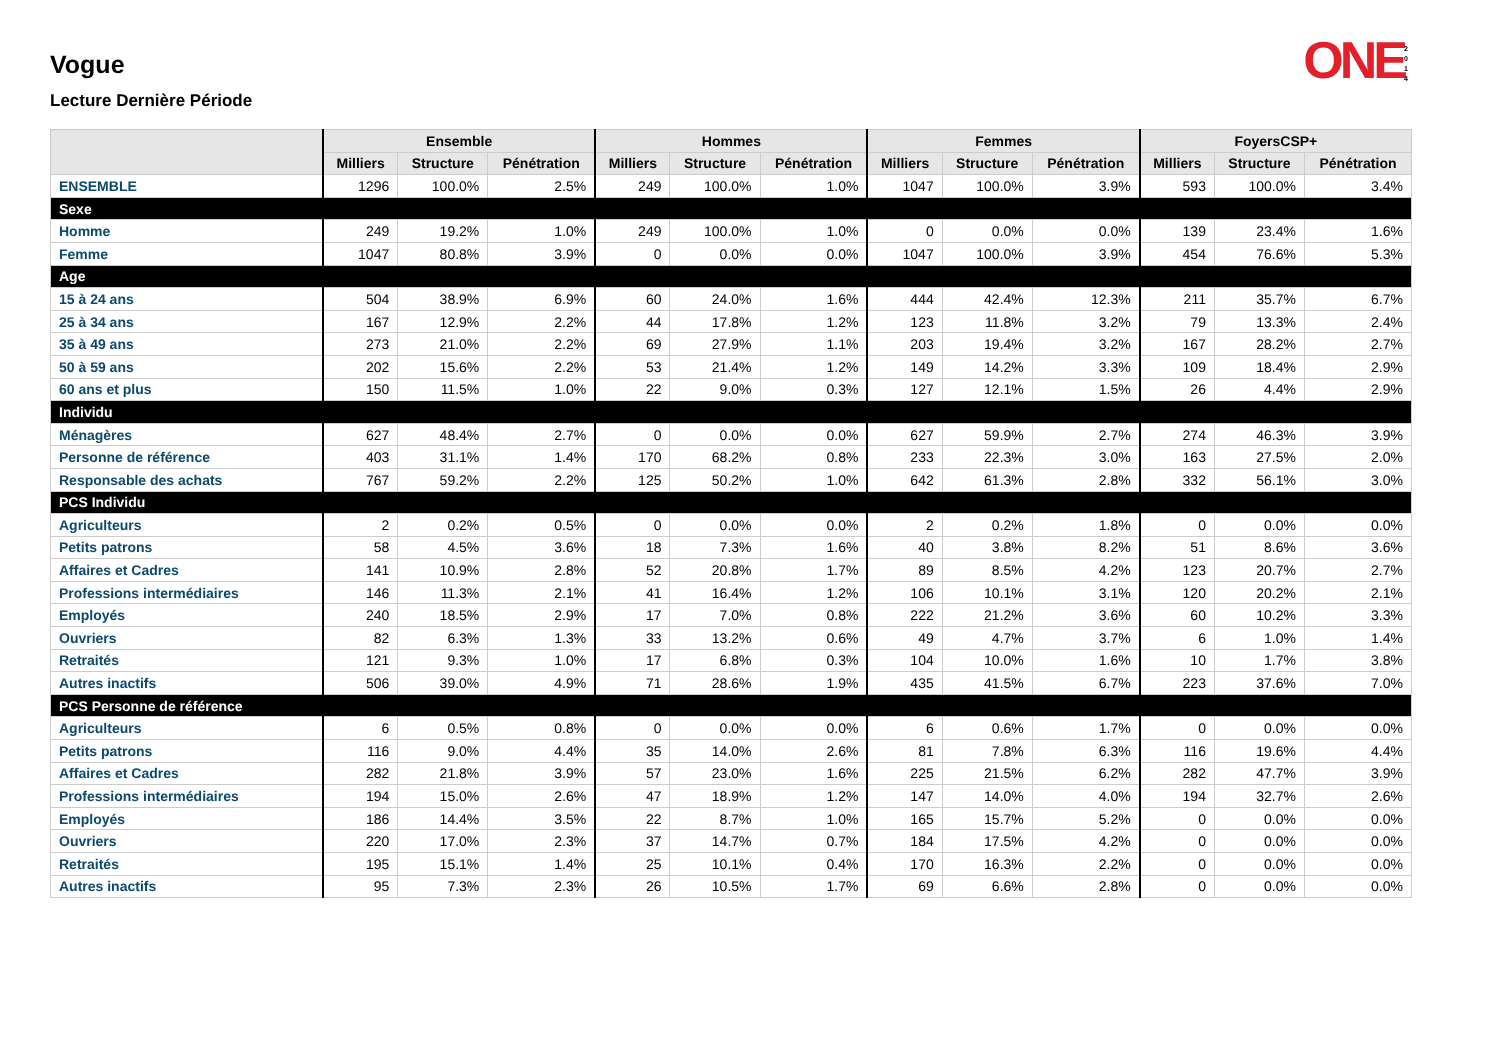ONE 2 0 1 4
Vogue
Lecture Dernière Période
| | Ensemble | | | Hommes | | | Femmes | | | FoyersCSP+ | | |
| --- | --- | --- | --- | --- | --- | --- | --- | --- | --- | --- | --- | --- |
| | Milliers | Structure | Pénétration | Milliers | Structure | Pénétration | Milliers | Structure | Pénétration | Milliers | Structure | Pénétration |
| ENSEMBLE | 1296 | 100.0% | 2.5% | 249 | 100.0% | 1.0% | 1047 | 100.0% | 3.9% | 593 | 100.0% | 3.4% |
| Sexe | | | | | | | | | | | | |
| Homme | 249 | 19.2% | 1.0% | 249 | 100.0% | 1.0% | 0 | 0.0% | 0.0% | 139 | 23.4% | 1.6% |
| Femme | 1047 | 80.8% | 3.9% | 0 | 0.0% | 0.0% | 1047 | 100.0% | 3.9% | 454 | 76.6% | 5.3% |
| Age | | | | | | | | | | | | |
| 15 à 24 ans | 504 | 38.9% | 6.9% | 60 | 24.0% | 1.6% | 444 | 42.4% | 12.3% | 211 | 35.7% | 6.7% |
| 25 à 34 ans | 167 | 12.9% | 2.2% | 44 | 17.8% | 1.2% | 123 | 11.8% | 3.2% | 79 | 13.3% | 2.4% |
| 35 à 49 ans | 273 | 21.0% | 2.2% | 69 | 27.9% | 1.1% | 203 | 19.4% | 3.2% | 167 | 28.2% | 2.7% |
| 50 à 59 ans | 202 | 15.6% | 2.2% | 53 | 21.4% | 1.2% | 149 | 14.2% | 3.3% | 109 | 18.4% | 2.9% |
| 60 ans et plus | 150 | 11.5% | 1.0% | 22 | 9.0% | 0.3% | 127 | 12.1% | 1.5% | 26 | 4.4% | 2.9% |
| Individu | | | | | | | | | | | | |
| Ménagères | 627 | 48.4% | 2.7% | 0 | 0.0% | 0.0% | 627 | 59.9% | 2.7% | 274 | 46.3% | 3.9% |
| Personne de référence | 403 | 31.1% | 1.4% | 170 | 68.2% | 0.8% | 233 | 22.3% | 3.0% | 163 | 27.5% | 2.0% |
| Responsable des achats | 767 | 59.2% | 2.2% | 125 | 50.2% | 1.0% | 642 | 61.3% | 2.8% | 332 | 56.1% | 3.0% |
| PCS Individu | | | | | | | | | | | | |
| Agriculteurs | 2 | 0.2% | 0.5% | 0 | 0.0% | 0.0% | 2 | 0.2% | 1.8% | 0 | 0.0% | 0.0% |
| Petits patrons | 58 | 4.5% | 3.6% | 18 | 7.3% | 1.6% | 40 | 3.8% | 8.2% | 51 | 8.6% | 3.6% |
| Affaires et Cadres | 141 | 10.9% | 2.8% | 52 | 20.8% | 1.7% | 89 | 8.5% | 4.2% | 123 | 20.7% | 2.7% |
| Professions intermédiaires | 146 | 11.3% | 2.1% | 41 | 16.4% | 1.2% | 106 | 10.1% | 3.1% | 120 | 20.2% | 2.1% |
| Employés | 240 | 18.5% | 2.9% | 17 | 7.0% | 0.8% | 222 | 21.2% | 3.6% | 60 | 10.2% | 3.3% |
| Ouvriers | 82 | 6.3% | 1.3% | 33 | 13.2% | 0.6% | 49 | 4.7% | 3.7% | 6 | 1.0% | 1.4% |
| Retraités | 121 | 9.3% | 1.0% | 17 | 6.8% | 0.3% | 104 | 10.0% | 1.6% | 10 | 1.7% | 3.8% |
| Autres inactifs | 506 | 39.0% | 4.9% | 71 | 28.6% | 1.9% | 435 | 41.5% | 6.7% | 223 | 37.6% | 7.0% |
| PCS Personne de référence | | | | | | | | | | | | |
| Agriculteurs | 6 | 0.5% | 0.8% | 0 | 0.0% | 0.0% | 6 | 0.6% | 1.7% | 0 | 0.0% | 0.0% |
| Petits patrons | 116 | 9.0% | 4.4% | 35 | 14.0% | 2.6% | 81 | 7.8% | 6.3% | 116 | 19.6% | 4.4% |
| Affaires et Cadres | 282 | 21.8% | 3.9% | 57 | 23.0% | 1.6% | 225 | 21.5% | 6.2% | 282 | 47.7% | 3.9% |
| Professions intermédiaires | 194 | 15.0% | 2.6% | 47 | 18.9% | 1.2% | 147 | 14.0% | 4.0% | 194 | 32.7% | 2.6% |
| Employés | 186 | 14.4% | 3.5% | 22 | 8.7% | 1.0% | 165 | 15.7% | 5.2% | 0 | 0.0% | 0.0% |
| Ouvriers | 220 | 17.0% | 2.3% | 37 | 14.7% | 0.7% | 184 | 17.5% | 4.2% | 0 | 0.0% | 0.0% |
| Retraités | 195 | 15.1% | 1.4% | 25 | 10.1% | 0.4% | 170 | 16.3% | 2.2% | 0 | 0.0% | 0.0% |
| Autres inactifs | 95 | 7.3% | 2.3% | 26 | 10.5% | 1.7% | 69 | 6.6% | 2.8% | 0 | 0.0% | 0.0% |